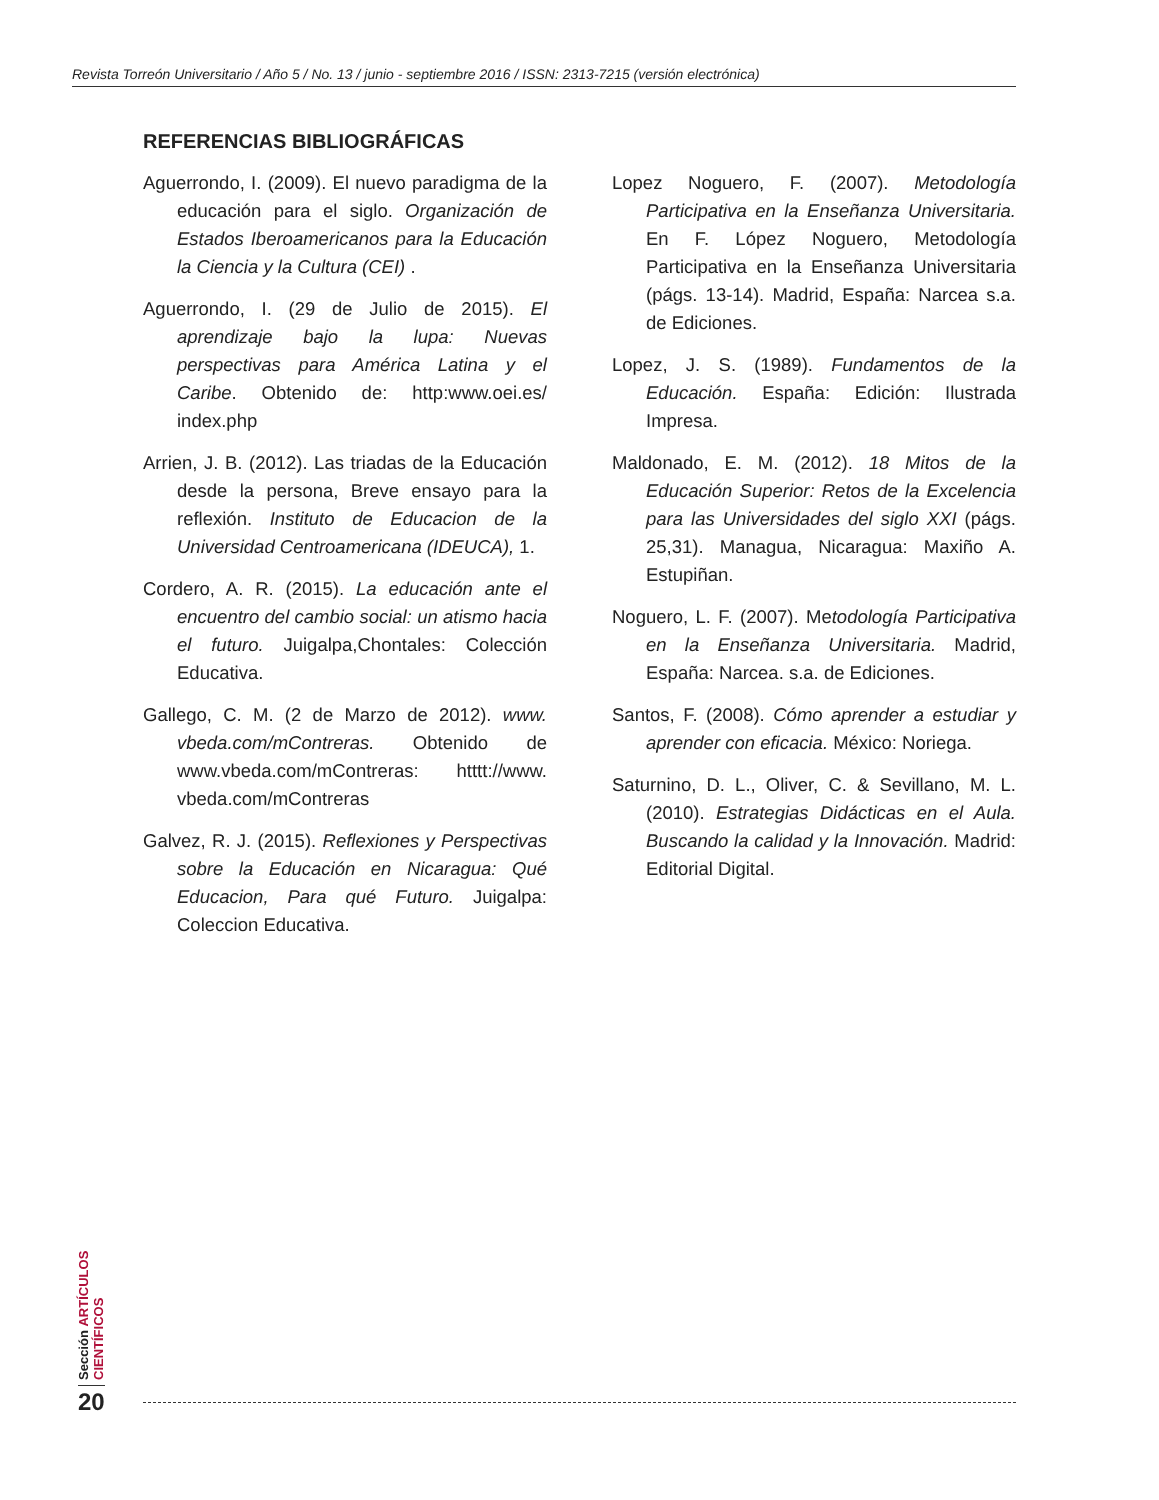Revista Torreón Universitario / Año 5 / No. 13 / junio - septiembre 2016 / ISSN: 2313-7215 (versión electrónica)
REFERENCIAS BIBLIOGRÁFICAS
Aguerrondo, I. (2009). El nuevo paradigma de la educación para el siglo. Organización de Estados Iberoamericanos para la Educación la Ciencia y la Cultura (CEI) .
Aguerrondo, I. (29 de Julio de 2015). El aprendizaje bajo la lupa: Nuevas perspectivas para América Latina y el Caribe. Obtenido de: http:www.oei.es/ index.php
Arrien, J. B. (2012). Las triadas de la Educación desde la persona, Breve ensayo para la reflexión. Instituto de Educacion de la Universidad Centroamericana (IDEUCA), 1.
Cordero, A. R. (2015). La educación ante el encuentro del cambio social: un atismo hacia el futuro. Juigalpa,Chontales: Colección Educativa.
Gallego, C. M. (2 de Marzo de 2012). www. vbeda.com/mContreras. Obtenido de www.vbeda.com/mContreras: htttt://www. vbeda.com/mContreras
Galvez, R. J. (2015). Reflexiones y Perspectivas sobre la Educación en Nicaragua: Qué Educacion, Para qué Futuro. Juigalpa: Coleccion Educativa.
Lopez Noguero, F. (2007). Metodología Participativa en la Enseñanza Universitaria. En F. López Noguero, Metodología Participativa en la Enseñanza Universitaria (págs. 13-14). Madrid, España: Narcea s.a. de Ediciones.
Lopez, J. S. (1989). Fundamentos de la Educación. España: Edición: Ilustrada Impresa.
Maldonado, E. M. (2012). 18 Mitos de la Educación Superior: Retos de la Excelencia para las Universidades del siglo XXI (págs. 25,31). Managua, Nicaragua: Maxiño A. Estupiñan.
Noguero, L. F. (2007). Metodología Participativa en la Enseñanza Universitaria. Madrid, España: Narcea. s.a. de Ediciones.
Santos, F. (2008). Cómo aprender a estudiar y aprender con eficacia. México: Noriega.
Saturnino, D. L., Oliver, C. & Sevillano, M. L. (2010). Estrategias Didácticas en el Aula. Buscando la calidad y la Innovación. Madrid: Editorial Digital.
Sección ARTÍCULOS CIENTÍFICOS
20